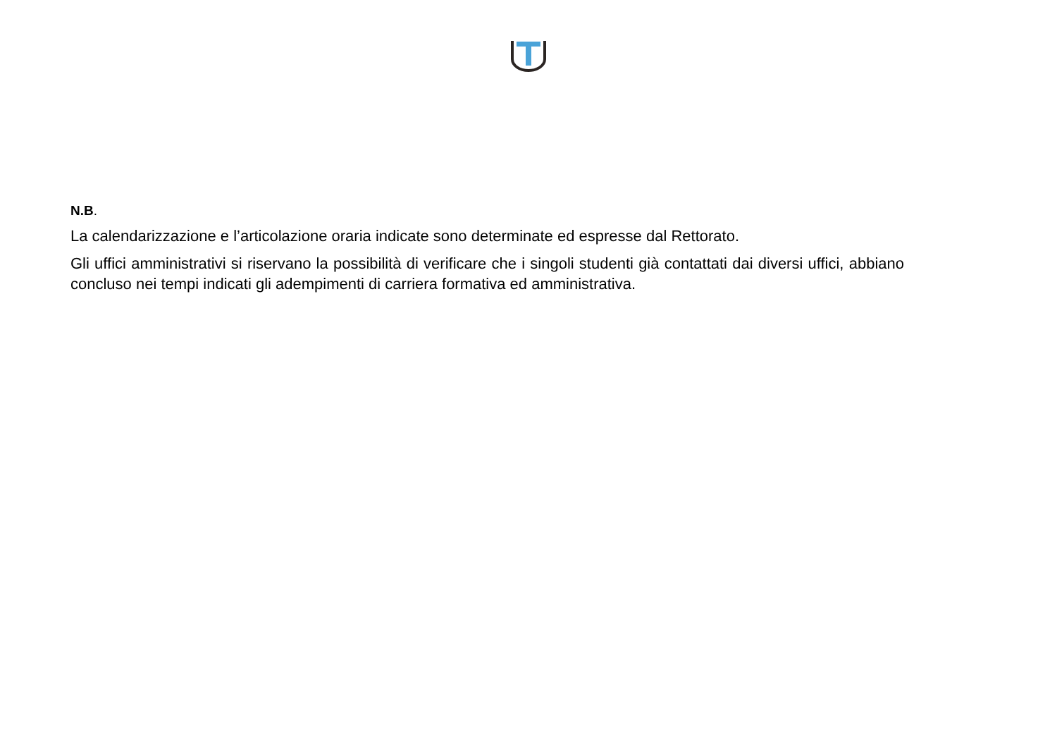N.B.
La calendarizzazione e l’articolazione oraria indicate sono determinate ed espresse dal Rettorato.
Gli uffici amministrativi si riservano la possibilità di verificare che i singoli studenti già contattati dai diversi uffici, abbiano concluso nei tempi indicati gli adempimenti di carriera formativa ed amministrativa.